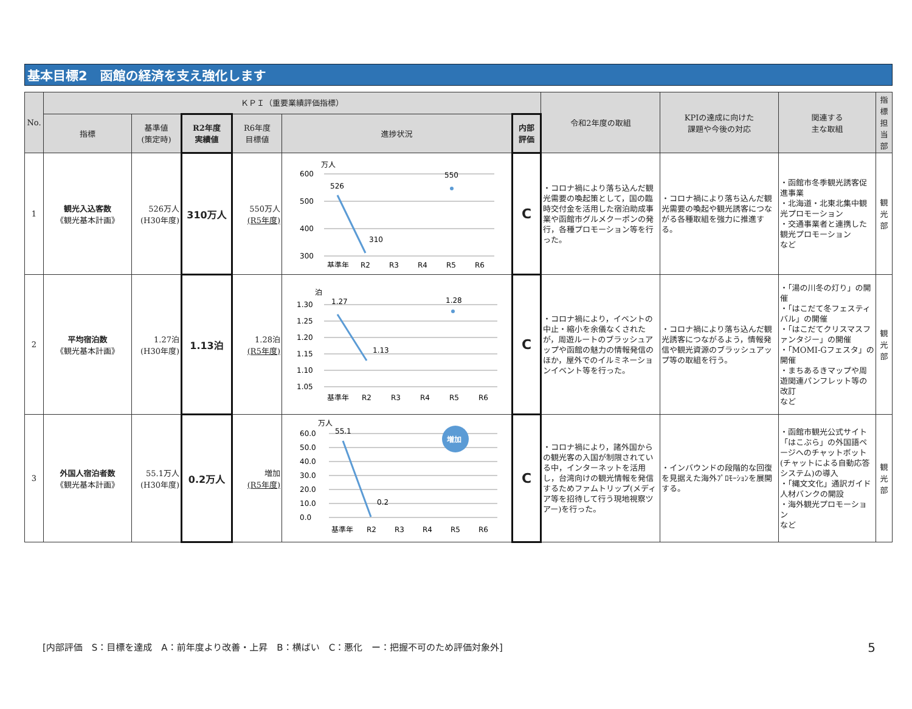基本目標2　函館の経済を支え強化します
| No. | ＫＰＩ（重要業績評価指標） | | | | | | 令和2年度の取組 | KPIの達成に向けた 課題や今後の対応 | 関連する 主な取組 | 指標担当部 |
| --- | --- | --- | --- | --- | --- | --- | --- | --- | --- | --- |
| | 指標 | 基準値 (策定時) | R2年度 実績値 | R6年度 目標値 | 進捗状況 | 内部 評価 | | | | |
| 1 | 観光入込客数 《観光基本計画》 | 526万人 (H30年度) | 310万人 | 550万人 (R5年度) | 万人 600 500 400 300 526 310 550 基準年 R2 R3 R4 R5 R6 | C | ・コロナ禍により落ち込んだ観光需要の喚起策として，国の臨時交付金を活用した宿泊助成事業や函館市グルメクーポンの発行，各種プロモーション等を行った。 | ・コロナ禍により落ち込んだ観光需要の喚起や観光誘客につながる各種取組を強力に推進する。 | ・函館市冬季観光誘客促進事業 ・北海道・北東北集中観光プロモーション ・交通事業者と連携した観光プロモーション など | 観光部 |
| 2 | 平均宿泊数 《観光基本計画》 | 1.27泊 (H30年度) | 1.13泊 | 1.28泊 (R5年度) | 泊 1.30 1.25 1.20 1.15 1.10 1.05 1.27 1.13 1.28 基準年 R2 R3 R4 R5 R6 | C | ・コロナ禍により，イベントの中止・縮小を余儀なくされたが，周遊ルートのブラッシュアップや函館の魅力の情報発信のほか，屋外でのイルミネーションイベント等を行った。 | ・コロナ禍により落ち込んだ観光誘客につながるよう，情報発信や観光資源のブラッシュアップ等の取組を行う。 | ・「湯の川冬の灯り」の開催 ・「はこだて冬フェスティバル」の開催 ・「はこだてクリスマスファンタジー」の開催 ・「MOMI-Gフェスタ」の開催 ・まちあるきマップや周遊関連パンフレット等の改訂 など | 観光部 |
| 3 | 外国人宿泊者数 《観光基本計画》 | 55.1万人 (H30年度) | 0.2万人 | 増加 (R5年度) | 万人 60.0 50.0 40.0 30.0 20.0 10.0 0.0 増加 55.1 0.2 基準年 R2 R3 R4 R5 R6 | C | ・コロナ禍により，諸外国からの観光客の入国が制限されている中，インターネットを活用し，台湾向けの観光情報を発信するためファムトリップ(メディア等を招待して行う現地視察ツアー)を行った。 | ・インバウンドの段階的な回復を見据えた海外ﾌﾟﾛﾓｰｼｮﾝを展開する。 | ・函館市観光公式サイト「はこぶら」の外国語ページへのチャットボット(チャットによる自動応答システム)の導入 ・「縄文文化」通訳ガイド人材バンクの開設 ・海外観光プロモーション など | 観光部 |
[内部評価　S：目標を達成　A：前年度より改善・上昇　B：横ばい　C：悪化　ー：把握不可のため評価対象外] 5